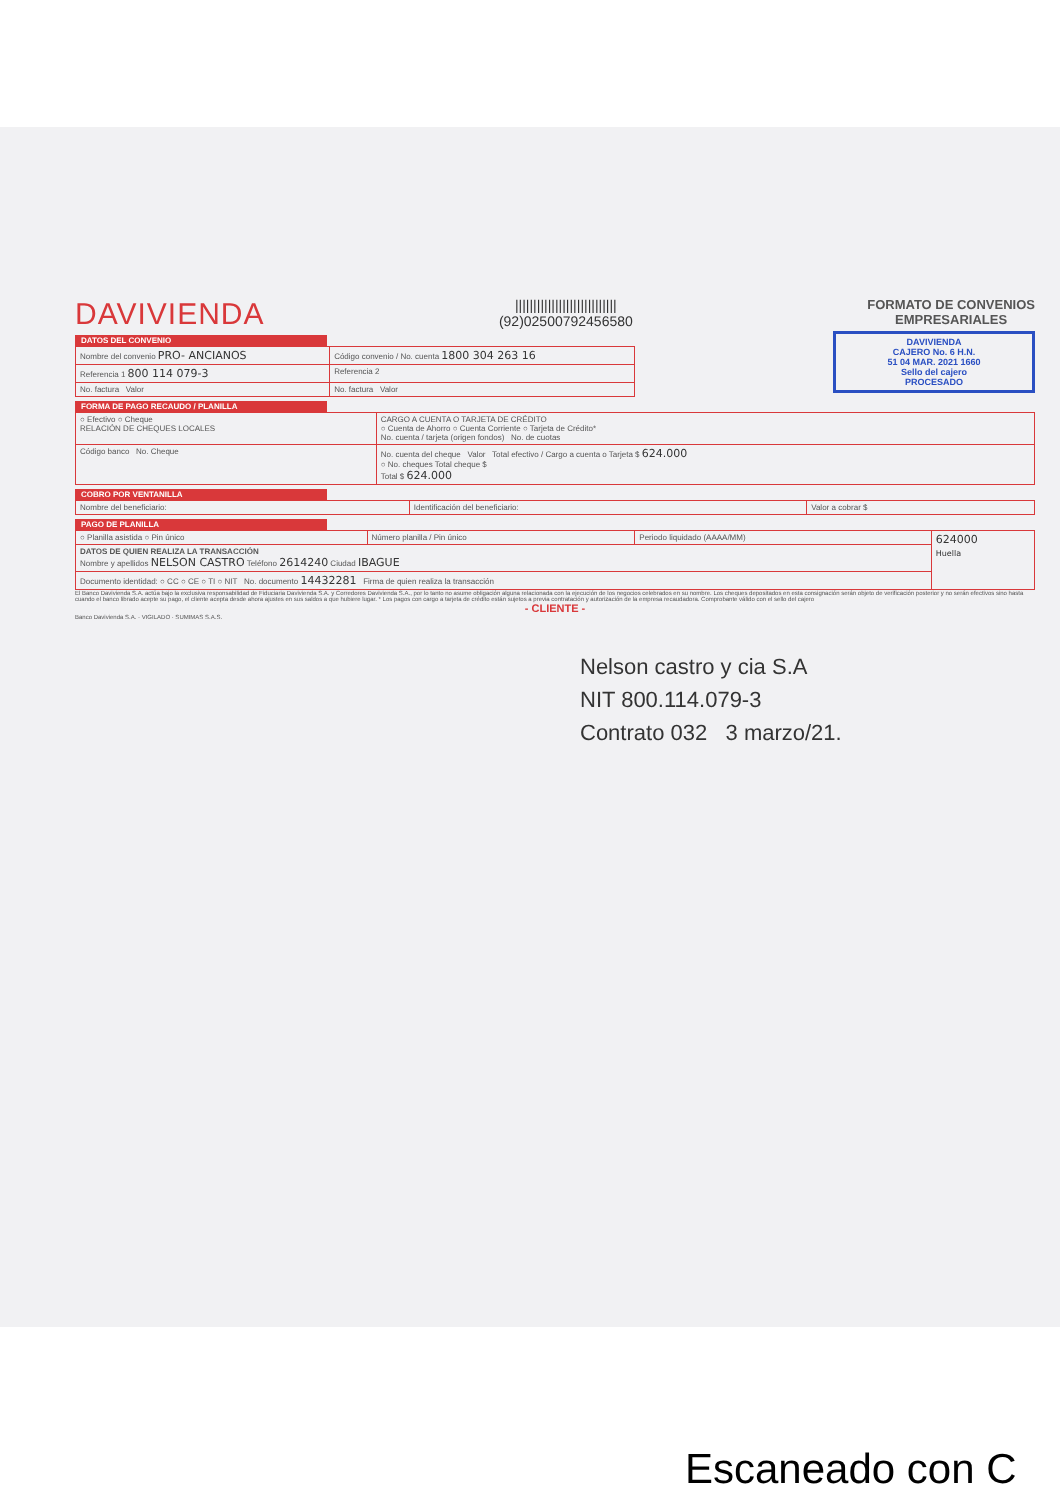DAVIVIENDA
||||||||||||||||||||||||||||
(92)02500792456580
FORMATO DE CONVENIOS
EMPRESARIALES
DAVIVIENDA
CAJERO No. 6 H.N.
51 04 MAR. 2021 1660
Sello del cajero
PROCESADO
DATOS DEL CONVENIO
| Nombre del convenio PRO- ANCIANOS | Código convenio / No. cuenta 1800 304 263 16 |
| Referencia 1 800 114 079-3 | Referencia 2 |
| No. factura Valor | No. factura Valor |
FORMA DE PAGO RECAUDO / PLANILLA
| ○ Efectivo ○ Cheque RELACIÓN DE CHEQUES LOCALES | CARGO A CUENTA O TARJETA DE CRÉDITO ○ Cuenta de Ahorro ○ Cuenta Corriente ○ Tarjeta de Crédito* No. cuenta / tarjeta (origen fondos) No. de cuotas |
| Código banco No. Cheque | No. cuenta del cheque Valor Total efectivo / Cargo a cuenta o Tarjeta $ 624.000 ○ No. cheques Total cheque $ Total $ 624.000 |
COBRO POR VENTANILLA
| Nombre del beneficiario: | Identificación del beneficiario: | Valor a cobrar $ |
PAGO DE PLANILLA
| ○ Planilla asistida ○ Pin único | Número planilla / Pin único | Periodo liquidado (AAAA/MM) | 624000 Huella |
| DATOS DE QUIEN REALIZA LA TRANSACCIÓN Nombre y apellidos NELSON CASTRO Teléfono 2614240 Ciudad IBAGUE | | | |
| Documento identidad: ○ CC ○ CE ○ TI ○ NIT No. documento 14432281 Firma de quien realiza la transacción | | | |
El Banco Davivienda S.A. actúa bajo la exclusiva responsabilidad de Fiduciaria Davivienda S.A. y Corredores Davivienda S.A., por lo tanto no asume obligación alguna relacionada con la ejecución de los negocios celebrados en su nombre. Los cheques depositados en esta consignación serán objeto de verificación posterior y no serán efectivos sino hasta cuando el banco librado acepte su pago, el cliente acepta desde ahora ajustes en sus saldos a que hubiere lugar. * Los pagos con cargo a tarjeta de crédito están sujetos a previa contratación y autorización de la empresa recaudadora. Comprobante válido con el sello del cajero
- CLIENTE -
Banco Davivienda S.A. · VIGILADO · SUMIMAS S.A.S.
Nelson castro y cia S.A
NIT 800.114.079-3
Contrato 032 3 marzo/21.
Escaneado con C